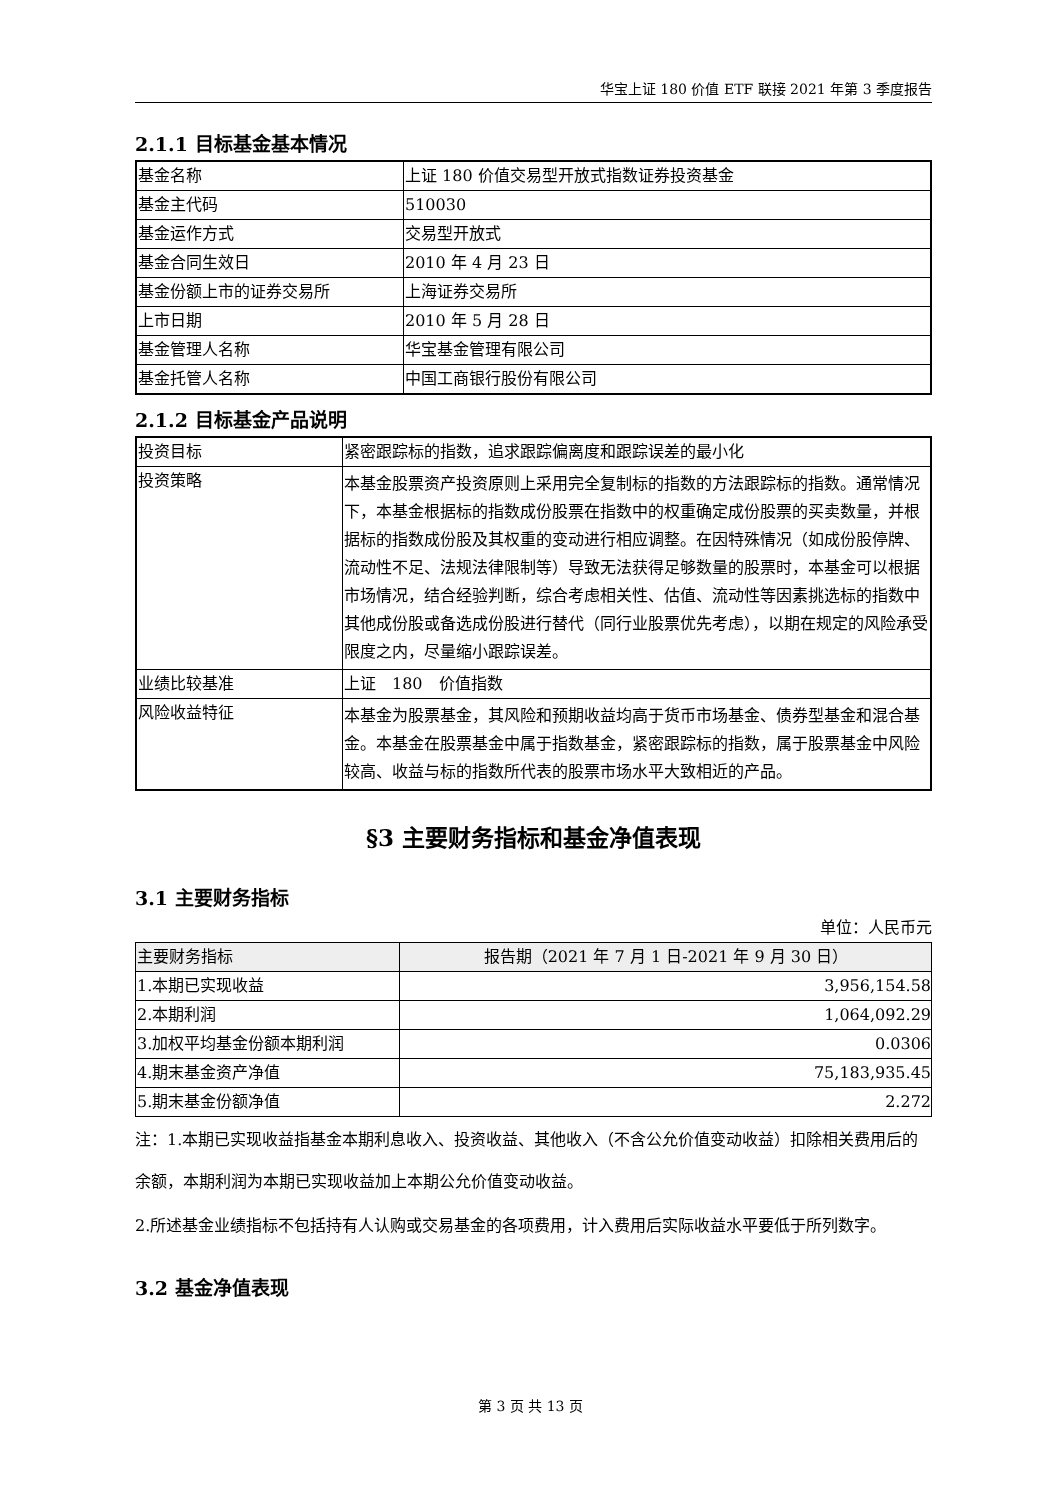华宝上证 180 价值 ETF 联接 2021 年第 3 季度报告
2.1.1 目标基金基本情况
| 基金名称 | 上证 180 价值交易型开放式指数证券投资基金 |
| 基金主代码 | 510030 |
| 基金运作方式 | 交易型开放式 |
| 基金合同生效日 | 2010 年 4 月 23 日 |
| 基金份额上市的证券交易所 | 上海证券交易所 |
| 上市日期 | 2010 年 5 月 28 日 |
| 基金管理人名称 | 华宝基金管理有限公司 |
| 基金托管人名称 | 中国工商银行股份有限公司 |
2.1.2 目标基金产品说明
| 投资目标 | 紧密跟踪标的指数，追求跟踪偏离度和跟踪误差的最小化 |
| 投资策略 | 本基金股票资产投资原则上采用完全复制标的指数的方法跟踪标的指数。通常情况下，本基金根据标的指数成份股票在指数中的权重确定成份股票的买卖数量，并根据标的指数成份股及其权重的变动进行相应调整。在因特殊情况（如成份股停牌、流动性不足、法规法律限制等）导致无法获得足够数量的股票时，本基金可以根据市场情况，结合经验判断，综合考虑相关性、估值、流动性等因素挑选标的指数中其他成份股或备选成份股进行替代（同行业股票优先考虑），以期在规定的风险承受限度之内，尽量缩小跟踪误差。 |
| 业绩比较基准 | 上证 180 价值指数 |
| 风险收益特征 | 本基金为股票基金，其风险和预期收益均高于货币市场基金、债券型基金和混合基金。本基金在股票基金中属于指数基金，紧密跟踪标的指数，属于股票基金中风险较高、收益与标的指数所代表的股票市场水平大致相近的产品。 |
§3 主要财务指标和基金净值表现
3.1 主要财务指标
单位：人民币元
| 主要财务指标 | 报告期（2021 年 7 月 1 日-2021 年 9 月 30 日） |
| --- | --- |
| 1.本期已实现收益 | 3,956,154.58 |
| 2.本期利润 | 1,064,092.29 |
| 3.加权平均基金份额本期利润 | 0.0306 |
| 4.期末基金资产净值 | 75,183,935.45 |
| 5.期末基金份额净值 | 2.272 |
注：1.本期已实现收益指基金本期利息收入、投资收益、其他收入（不含公允价值变动收益）扣除相关费用后的余额，本期利润为本期已实现收益加上本期公允价值变动收益。
2.所述基金业绩指标不包括持有人认购或交易基金的各项费用，计入费用后实际收益水平要低于所列数字。
3.2 基金净值表现
第 3 页 共 13 页